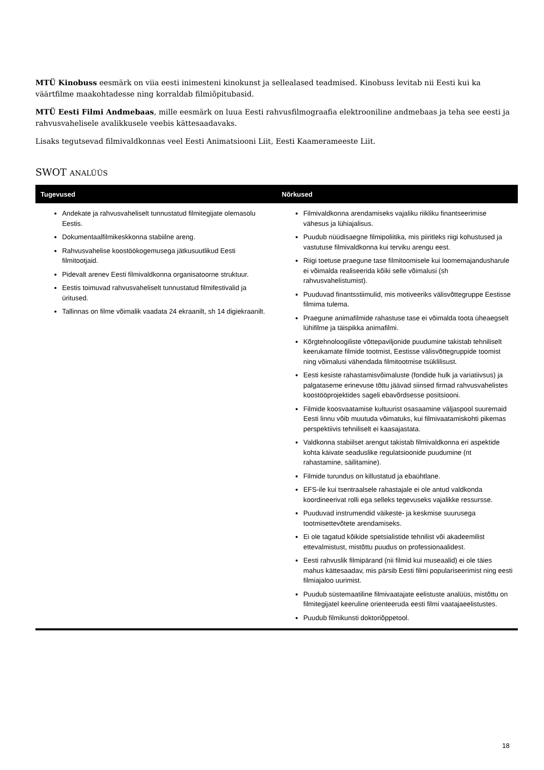MTÜ Kinobuss eesmärk on viia eesti inimesteni kinokunst ja sellealased teadmised. Kinobuss levitab nii Eesti kui ka väärtfilme maakohtadesse ning korraldab filmiõpitubasid.
MTÜ Eesti Filmi Andmebaas, mille eesmärk on luua Eesti rahvusfilmograafia elektrooniline andmebaas ja teha see eesti ja rahvusvahelisele avalikkusele veebis kättesaadavaks.
Lisaks tegutsevad filmivaldkonnas veel Eesti Animatsiooni Liit, Eesti Kaamerameeste Liit.
SWOT ANALÜÜS
| Tugevused | Nõrkused |
| --- | --- |
| Andekate ja rahvusvaheliselt tunnustatud filmitegijate olemasolu Eestis. Dokumentaalfilmikeskkonna stabiilne areng. Rahvusvahelise koostöökogemusega jätkusuutlikud Eesti filmitootjaid. Pidevalt arenev Eesti filmivaldkonna organisatoorne struktuur. Eestis toimuvad rahvusvaheliselt tunnustatud filmifestivalid ja üritused. Tallinnas on filme võimalik vaadata 24 ekraanilt, sh 14 digiekraanilt. | Filmivaldkonna arendamiseks vajaliku riikliku finantseerimise vähesus ja lühiajalisus. Puudub nüüdisaegne filmipoliitika, mis piiritleks riigi kohustused ja vastutuse filmivaldkonna kui terviku arengu eest. Riigi toetuse praegune tase filmitoomisele kui loomemajandusharule ei võimalda realiseerida kõiki selle võimalusi (sh rahvusvahelistumist). Puuduvad finantsstiimulid, mis motiveeriks välisvõttegruppe Eestisse filmima tulema. Praegune animafilmide rahastuse tase ei võimalda toota üheaegselt lühifilme ja täispikka animafilmi. Kõrgtehnoloogiliste võttepaviljonide puudumine takistab tehniliselt keerukamate filmide tootmist, Eestisse välisvõttegruppide toomist ning võimalusi vähendada filmitootmise tsüklilisust. Eesti kesiste rahastamisvõimaluste (fondide hulk ja variatiivsus) ja palgataseme erinevuse tõttu jäävad siinsed firmad rahvusvahelistes koostööprojektides sageli ebavõrdsesse positsiooni. Filmide koosvaatamise kultuurist osasaamine väljaspool suuremaid Eesti linnu võib muutuda võimatuks, kui filmivaatamiskohti pikemas perspektiivis tehniliselt ei kaasajastata. Valdkonna stabiilset arengut takistab filmivaldkonna eri aspektide kohta käivate seaduslike regulatsioonide puudumine (nt rahastamine, säilitamine). Filmide turundus on killustatud ja ebaühtlane. EFS-ile kui tsentraalsele rahastajale ei ole antud valdkonda koordineerivat rolli ega selleks tegevuseks vajalikke ressursse. Puuduvad instrumendid väikeste- ja keskmise suurusega tootmisettevõtete arendamiseks. Ei ole tagatud kõikide spetsialistide tehnilist või akadeemilist ettevalmistust, mistõttu puudus on professionaalidest. Eesti rahvuslik filmipärand (nii filmid kui museaalid) ei ole täies mahus kättesaadav, mis pärsib Eesti filmi populariseerimist ning eesti filmiajaloo uurimist. Puudub süstemaatiline filmivaatajate eelistuste analüüs, mistõttu on filmitegijatel keeruline orienteeruda eesti filmi vaatajaeelistustes. Puudub filmikunsti doktoriõppetool. |
18